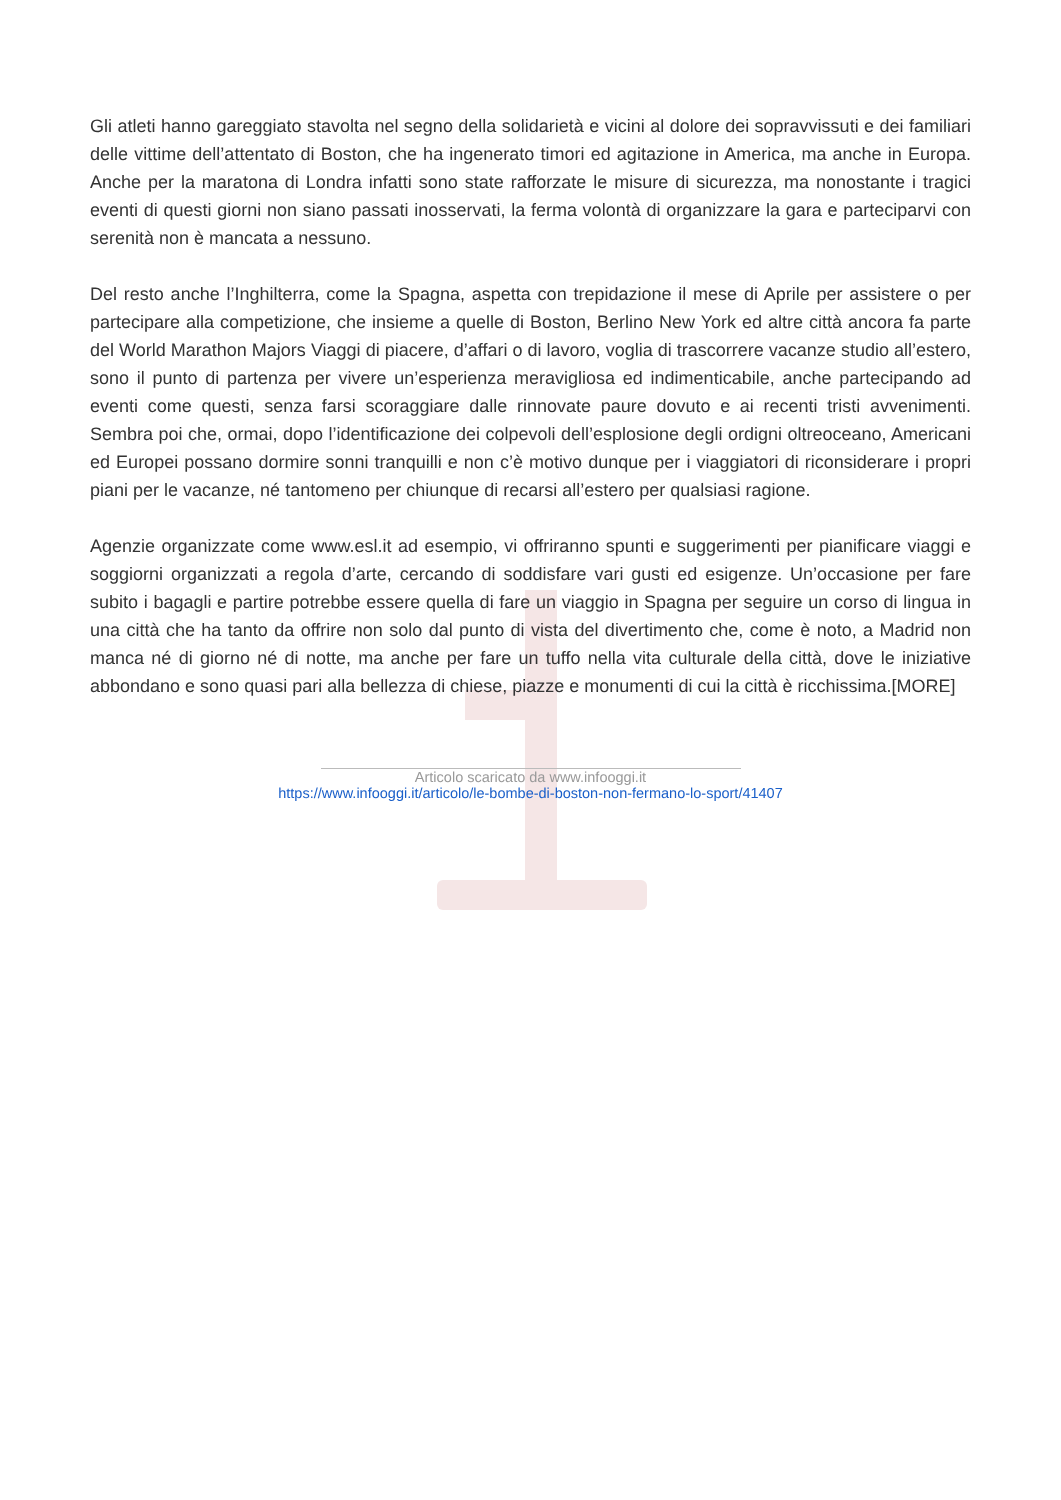Gli atleti hanno gareggiato stavolta nel segno della solidarietà e vicini al dolore dei sopravvissuti e dei familiari delle vittime dell’attentato di Boston, che ha ingenerato timori ed agitazione in America, ma anche in Europa. Anche per la maratona di Londra infatti sono state rafforzate le misure di sicurezza, ma nonostante i tragici eventi di questi giorni non siano passati inosservati, la ferma volontà di organizzare la gara e parteciparvi con serenità non è mancata a nessuno.
Del resto anche l’Inghilterra, come la Spagna, aspetta con trepidazione il mese di Aprile per assistere o per partecipare alla competizione, che insieme a quelle di Boston, Berlino New York ed altre città ancora fa parte del World Marathon Majors Viaggi di piacere, d’affari o di lavoro, voglia di trascorrere vacanze studio all’estero, sono il punto di partenza per vivere un’esperienza meravigliosa ed indimenticabile, anche partecipando ad eventi come questi, senza farsi scoraggiare dalle rinnovate paure dovuto e ai recenti tristi avvenimenti. Sembra poi che, ormai, dopo l’identificazione dei colpevoli dell’esplosione degli ordigni oltreoceano, Americani ed Europei possano dormire sonni tranquilli e non c’è motivo dunque per i viaggiatori di riconsiderare i propri piani per le vacanze, né tantomeno per chiunque di recarsi all’estero per qualsiasi ragione.
Agenzie organizzate come www.esl.it ad esempio, vi offriranno spunti e suggerimenti per pianificare viaggi e soggiorni organizzati a regola d’arte, cercando di soddisfare vari gusti ed esigenze. Un’occasione per fare subito i bagagli e partire potrebbe essere quella di fare un viaggio in Spagna per seguire un corso di lingua in una città che ha tanto da offrire non solo dal punto di vista del divertimento che, come è noto, a Madrid non manca né di giorno né di notte, ma anche per fare un tuffo nella vita culturale della città, dove le iniziative abbondano e sono quasi pari alla bellezza di chiese, piazze e monumenti di cui la città è ricchissima.[MORE]
Articolo scaricato da www.infooggi.it
https://www.infooggi.it/articolo/le-bombe-di-boston-non-fermano-lo-sport/41407